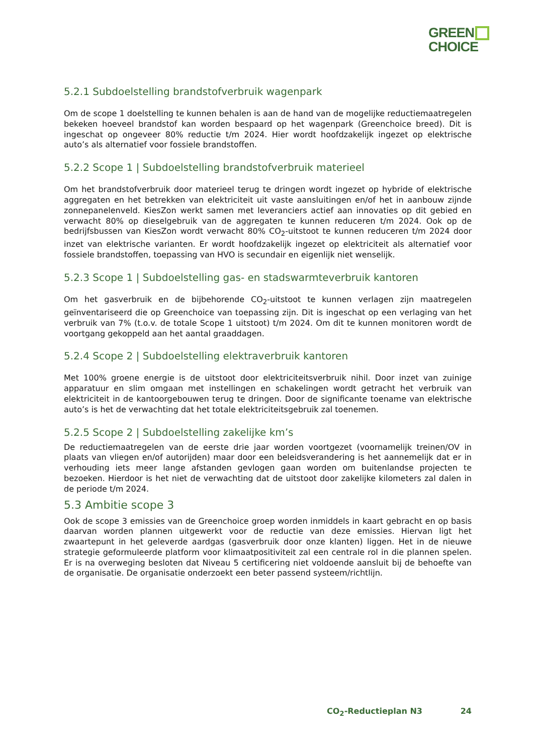GREEN
CHOICE
5.2.1 Subdoelstelling brandstofverbruik wagenpark
Om de scope 1 doelstelling te kunnen behalen is aan de hand van de mogelijke reductiemaatregelen bekeken hoeveel brandstof kan worden bespaard op het wagenpark (Greenchoice breed). Dit is ingeschat op ongeveer 80% reductie t/m 2024. Hier wordt hoofdzakelijk ingezet op elektrische auto’s als alternatief voor fossiele brandstoffen.
5.2.2 Scope 1 | Subdoelstelling brandstofverbruik materieel
Om het brandstofverbruik door materieel terug te dringen wordt ingezet op hybride of elektrische aggregaten en het betrekken van elektriciteit uit vaste aansluitingen en/of het in aanbouw zijnde zonnepanelenveld. KiesZon werkt samen met leveranciers actief aan innovaties op dit gebied en verwacht 80% op dieselgebruik van de aggregaten te kunnen reduceren t/m 2024. Ook op de bedrijfsbussen van KiesZon wordt verwacht 80% CO<sub>2</sub>-uitstoot te kunnen reduceren t/m 2024 door inzet van elektrische varianten. Er wordt hoofdzakelijk ingezet op elektriciteit als alternatief voor fossiele brandstoffen, toepassing van HVO is secundair en eigenlijk niet wenselijk.
5.2.3 Scope 1 | Subdoelstelling gas- en stadswarmteverbruik kantoren
Om het gasverbruik en de bijbehorende CO<sub>2</sub>-uitstoot te kunnen verlagen zijn maatregelen geïnventariseerd die op Greenchoice van toepassing zijn. Dit is ingeschat op een verlaging van het verbruik van 7% (t.o.v. de totale Scope 1 uitstoot) t/m 2024. Om dit te kunnen monitoren wordt de voortgang gekoppeld aan het aantal graaddagen.
5.2.4 Scope 2 | Subdoelstelling elektraverbruik kantoren
Met 100% groene energie is de uitstoot door elektriciteitsverbruik nihil. Door inzet van zuinige apparatuur en slim omgaan met instellingen en schakelingen wordt getracht het verbruik van elektriciteit in de kantoorgebouwen terug te dringen. Door de significante toename van elektrische auto’s is het de verwachting dat het totale elektriciteitsgebruik zal toenemen.
5.2.5 Scope 2 | Subdoelstelling zakelijke km’s
De reductiemaatregelen van de eerste drie jaar worden voortgezet (voornamelijk treinen/OV in plaats van vliegen en/of autorijden) maar door een beleidsverandering is het aannemelijk dat er in verhouding iets meer lange afstanden gevlogen gaan worden om buitenlandse projecten te bezoeken. Hierdoor is het niet de verwachting dat de uitstoot door zakelijke kilometers zal dalen in de periode t/m 2024.
5.3 Ambitie scope 3
Ook de scope 3 emissies van de Greenchoice groep worden inmiddels in kaart gebracht en op basis daarvan worden plannen uitgewerkt voor de reductie van deze emissies. Hiervan ligt het zwaartepunt in het geleverde aardgas (gasverbruik door onze klanten) liggen. Het in de nieuwe strategie geformuleerde platform voor klimaatpositiviteit zal een centrale rol in die plannen spelen. Er is na overweging besloten dat Niveau 5 certificering niet voldoende aansluit bij de behoefte van de organisatie. De organisatie onderzoekt een beter passend systeem/richtlijn.
CO<sub>2</sub>-Reductieplan N3 24